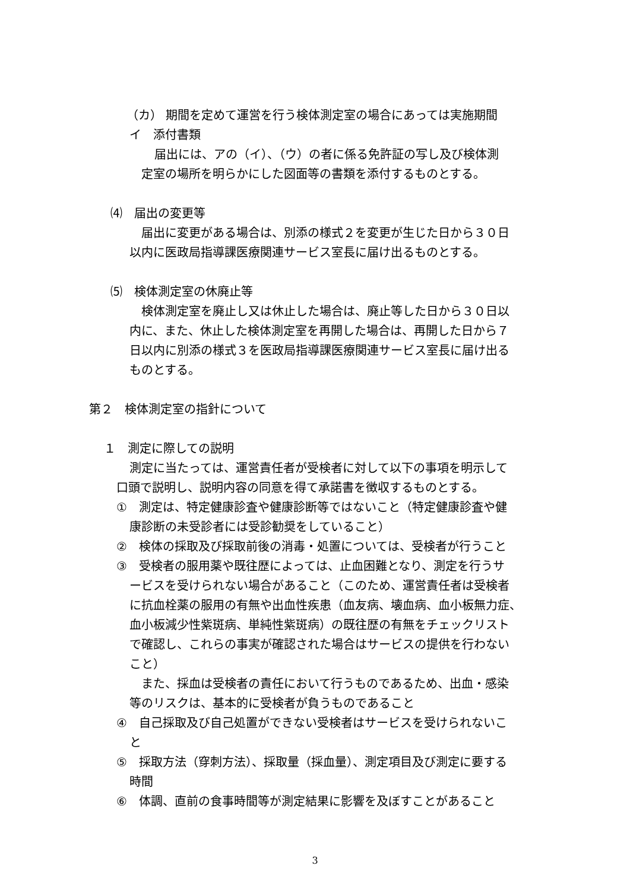（カ） 期間を定めて運営を行う検体測定室の場合にあっては実施期間
イ　添付書類
届出には、アの（イ）、（ウ）の者に係る免許証の写し及び検体測
定室の場所を明らかにした図面等の書類を添付するものとする。
⑷　届出の変更等
届出に変更がある場合は、別添の様式２を変更が生じた日から３０日
以内に医政局指導課医療関連サービス室長に届け出るものとする。
⑸　検体測定室の休廃止等
検体測定室を廃止し又は休止した場合は、廃止等した日から３０日以
内に、また、休止した検体測定室を再開した場合は、再開した日から７
日以内に別添の様式３を医政局指導課医療関連サービス室長に届け出る
ものとする。
第２　検体測定室の指針について
１　測定に際しての説明
測定に当たっては、運営責任者が受検者に対して以下の事項を明示して
口頭で説明し、説明内容の同意を得て承諾書を徴収するものとする。
①　測定は、特定健康診査や健康診断等ではないこと（特定健康診査や健
康診断の未受診者には受診勧奨をしていること）
②　検体の採取及び採取前後の消毒・処置については、受検者が行うこと
③　受検者の服用薬や既往歴によっては、止血困難となり、測定を行うサ
ービスを受けられない場合があること（このため、運営責任者は受検者
に抗血栓薬の服用の有無や出血性疾患（血友病、壊血病、血小板無力症、
血小板減少性紫斑病、単純性紫斑病）の既往歴の有無をチェックリスト
で確認し、これらの事実が確認された場合はサービスの提供を行わない
こと）
また、採血は受検者の責任において行うものであるため、出血・感染
等のリスクは、基本的に受検者が負うものであること
④　自己採取及び自己処置ができない受検者はサービスを受けられないこ
と
⑤　採取方法（穿刺方法）、採取量（採血量）、測定項目及び測定に要する
時間
⑥　体調、直前の食事時間等が測定結果に影響を及ぼすことがあること
3